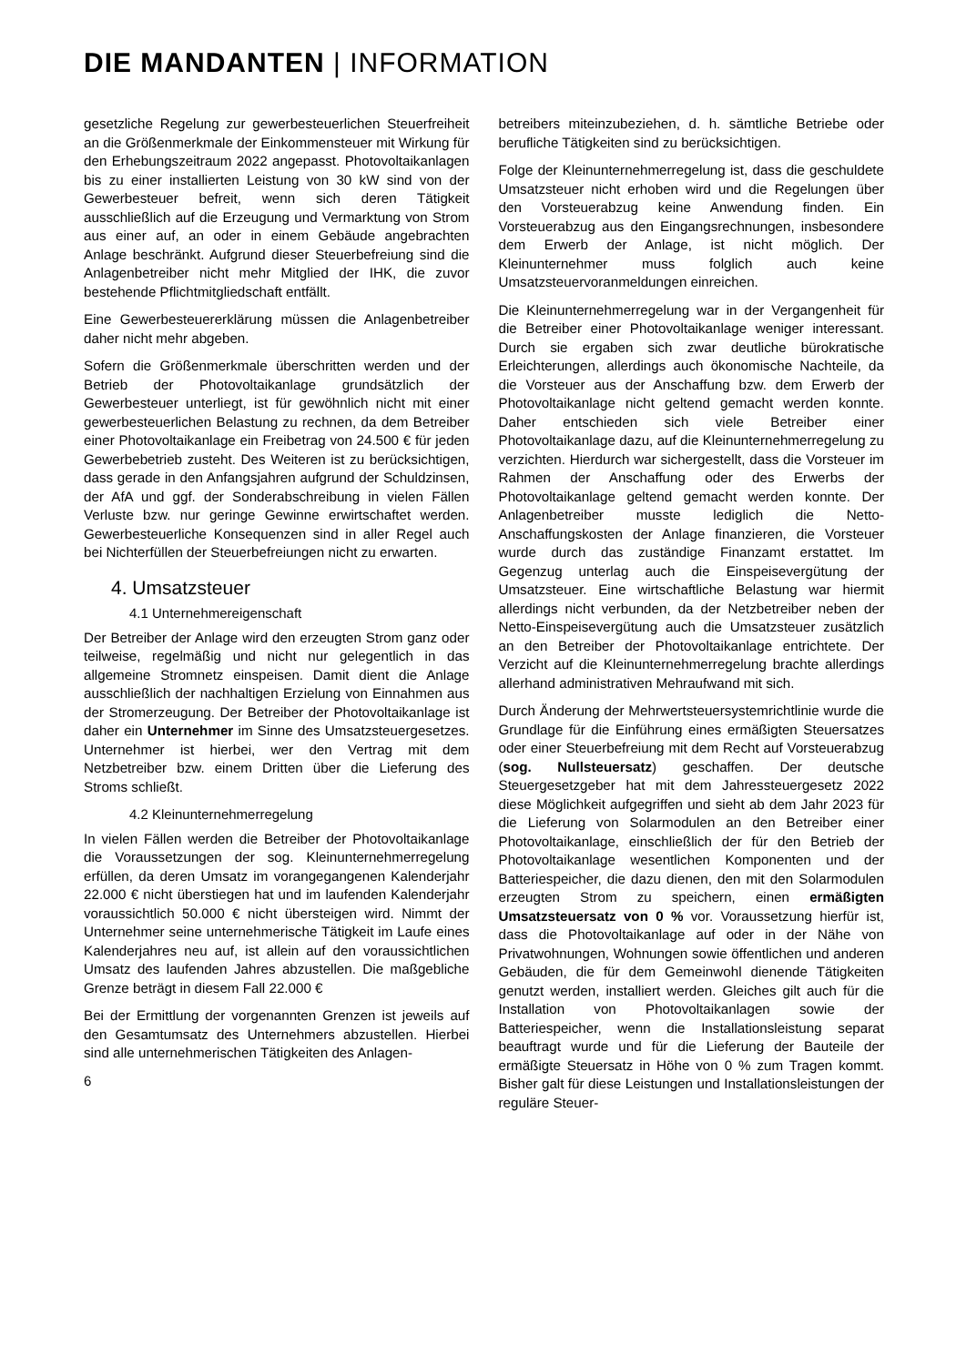DIE MANDANTEN | INFORMATION
gesetzliche Regelung zur gewerbesteuerlichen Steuerfreiheit an die Größenmerkmale der Einkommensteuer mit Wirkung für den Erhebungszeitraum 2022 angepasst. Photovoltaikanlagen bis zu einer installierten Leistung von 30 kW sind von der Gewerbesteuer befreit, wenn sich deren Tätigkeit ausschließlich auf die Erzeugung und Vermarktung von Strom aus einer auf, an oder in einem Gebäude angebrachten Anlage beschränkt. Aufgrund dieser Steuerbefreiung sind die Anlagenbetreiber nicht mehr Mitglied der IHK, die zuvor bestehende Pflichtmitgliedschaft entfällt.
Eine Gewerbesteuererklärung müssen die Anlagenbetreiber daher nicht mehr abgeben.
Sofern die Größenmerkmale überschritten werden und der Betrieb der Photovoltaikanlage grundsätzlich der Gewerbesteuer unterliegt, ist für gewöhnlich nicht mit einer gewerbesteuerlichen Belastung zu rechnen, da dem Betreiber einer Photovoltaikanlage ein Freibetrag von 24.500 € für jeden Gewerbebetrieb zusteht. Des Weiteren ist zu berücksichtigen, dass gerade in den Anfangsjahren aufgrund der Schuldzinsen, der AfA und ggf. der Sonderabschreibung in vielen Fällen Verluste bzw. nur geringe Gewinne erwirtschaftet werden. Gewerbesteuerliche Konsequenzen sind in aller Regel auch bei Nichterfüllen der Steuerbefreiungen nicht zu erwarten.
4. Umsatzsteuer
4.1 Unternehmereigenschaft
Der Betreiber der Anlage wird den erzeugten Strom ganz oder teilweise, regelmäßig und nicht nur gelegentlich in das allgemeine Stromnetz einspeisen. Damit dient die Anlage ausschließlich der nachhaltigen Erzielung von Einnahmen aus der Stromerzeugung. Der Betreiber der Photovoltaikanlage ist daher ein Unternehmer im Sinne des Umsatzsteuergesetzes. Unternehmer ist hierbei, wer den Vertrag mit dem Netzbetreiber bzw. einem Dritten über die Lieferung des Stroms schließt.
4.2 Kleinunternehmerregelung
In vielen Fällen werden die Betreiber der Photovoltaikanlage die Voraussetzungen der sog. Kleinunternehmerregelung erfüllen, da deren Umsatz im vorangegangenen Kalenderjahr 22.000 € nicht überstiegen hat und im laufenden Kalenderjahr voraussichtlich 50.000 € nicht übersteigen wird. Nimmt der Unternehmer seine unternehmerische Tätigkeit im Laufe eines Kalenderjahres neu auf, ist allein auf den voraussichtlichen Umsatz des laufenden Jahres abzustellen. Die maßgebliche Grenze beträgt in diesem Fall 22.000 €
Bei der Ermittlung der vorgenannten Grenzen ist jeweils auf den Gesamtumsatz des Unternehmers abzustellen. Hierbei sind alle unternehmerischen Tätigkeiten des Anlagen-
6
betreibers miteinzubeziehen, d. h. sämtliche Betriebe oder berufliche Tätigkeiten sind zu berücksichtigen.
Folge der Kleinunternehmerregelung ist, dass die geschuldete Umsatzsteuer nicht erhoben wird und die Regelungen über den Vorsteuerabzug keine Anwendung finden. Ein Vorsteuerabzug aus den Eingangsrechnungen, insbesondere dem Erwerb der Anlage, ist nicht möglich. Der Kleinunternehmer muss folglich auch keine Umsatzsteuervoranmeldungen einreichen.
Die Kleinunternehmerregelung war in der Vergangenheit für die Betreiber einer Photovoltaikanlage weniger interessant. Durch sie ergaben sich zwar deutliche bürokratische Erleichterungen, allerdings auch ökonomische Nachteile, da die Vorsteuer aus der Anschaffung bzw. dem Erwerb der Photovoltaikanlage nicht geltend gemacht werden konnte. Daher entschieden sich viele Betreiber einer Photovoltaikanlage dazu, auf die Kleinunternehmerregelung zu verzichten. Hierdurch war sichergestellt, dass die Vorsteuer im Rahmen der Anschaffung oder des Erwerbs der Photovoltaikanlage geltend gemacht werden konnte. Der Anlagenbetreiber musste lediglich die Netto-Anschaffungskosten der Anlage finanzieren, die Vorsteuer wurde durch das zuständige Finanzamt erstattet. Im Gegenzug unterlag auch die Einspeisevergütung der Umsatzsteuer. Eine wirtschaftliche Belastung war hiermit allerdings nicht verbunden, da der Netzbetreiber neben der Netto-Einspeisevergütung auch die Umsatzsteuer zusätzlich an den Betreiber der Photovoltaikanlage entrichtete. Der Verzicht auf die Kleinunternehmerregelung brachte allerdings allerhand administrativen Mehraufwand mit sich.
Durch Änderung der Mehrwertsteuersystemrichtlinie wurde die Grundlage für die Einführung eines ermäßigten Steuersatzes oder einer Steuerbefreiung mit dem Recht auf Vorsteuerabzug (sog. Nullsteuersatz) geschaffen. Der deutsche Steuergesetzgeber hat mit dem Jahressteuergesetz 2022 diese Möglichkeit aufgegriffen und sieht ab dem Jahr 2023 für die Lieferung von Solarmodulen an den Betreiber einer Photovoltaikanlage, einschließlich der für den Betrieb der Photovoltaikanlage wesentlichen Komponenten und der Batteriespeicher, die dazu dienen, den mit den Solarmodulen erzeugten Strom zu speichern, einen ermäßigten Umsatzsteuersatz von 0 % vor. Voraussetzung hierfür ist, dass die Photovoltaikanlage auf oder in der Nähe von Privatwohnungen, Wohnungen sowie öffentlichen und anderen Gebäuden, die für dem Gemeinwohl dienende Tätigkeiten genutzt werden, installiert werden. Gleiches gilt auch für die Installation von Photovoltaikanlagen sowie der Batteriespeicher, wenn die Installationsleistung separat beauftragt wurde und für die Lieferung der Bauteile der ermäßigte Steuersatz in Höhe von 0 % zum Tragen kommt. Bisher galt für diese Leistungen und Installationsleistungen der reguläre Steuer-